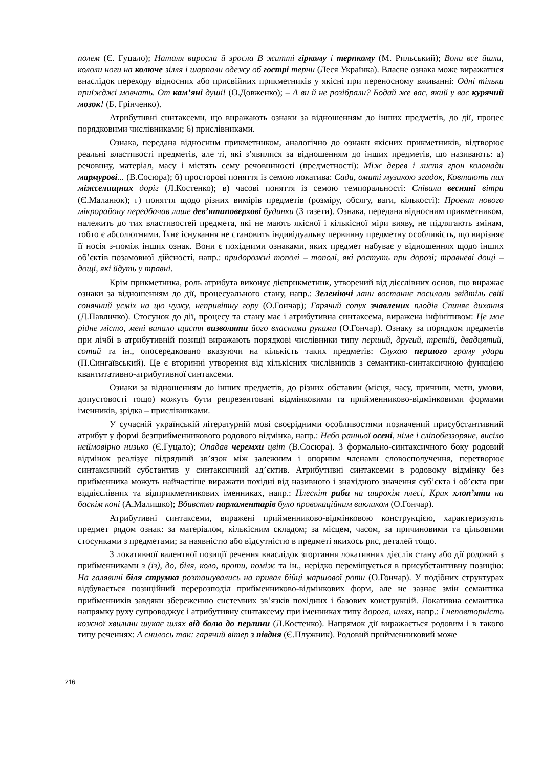полем (Є. Гуцало); Наталя виросла й зросла В житті гіркому і терпкому (М. Рильський); Вони все йшли, кололи ноги на колюче зілля і шарпали одежу об гострі терни (Леся Українка). Власне ознака може виражатися внаслідок переходу відносних або присвійних прикметників у якісні при переносному вживанні: Одні тільки приїжджі мовчать. От кам’яні душі! (О.Довженко); – А ви й не розібрали? Бодай же вас, який у вас курячий мозок! (Б. Грінченко).
Атрибутивні синтаксеми, що виражають ознаки за відношенням до інших предметів, до дії, процес порядковими числівниками; 6) прислівниками.
Ознака, передана відносним прикметником, аналогічно до ознаки якісних прикметників, відтворює реальні властивості предметів, але ті, які з’явилися за відношенням до інших предметів, що називають: а) речовину, матеріал, масу і містять сему речовинності (предметності): Між дерев і листя грон колонади мармурові... (В.Сосюра); б) просторові поняття із семою локатива: Сади, омиті музикою згадок, Ковтають пил міжселищних доріг (Л.Костенко); в) часові поняття із семою темпоральності: Співали весняні вітри (Є.Маланюк); г) поняття щодо різних вимірів предметів (розміру, обсягу, ваги, кількості): Проект нового мікрорайону передбачав лише дев’ятиповерхові будинки (З газети). Ознака, передана відносним прикметником, належить до тих властивостей предмета, які не мають якісної і кількісної міри вияву, не підлягають змінам, тобто є абсолютними. Їхнє існування не становить індивідуальну первинну предметну особливість, що вирізняє її носія з-поміж інших ознак. Вони є похідними ознаками, яких предмет набуває у відношеннях щодо інших об’єктів позамовної дійсності, напр.: придорожні тополі – тополі, які ростуть при дорозі; травневі дощі – дощі, які йдуть у травні.
Крім прикметника, роль атрибута виконує дієприкметник, утворений від дієслівних основ, що виражає ознаки за відношенням до дії, процесуального стану, напр.: Зеленіючі лани востаннє посилали звідтіль свій сонячний усміх на цю чужу, непривітну гору (О.Гончар); Гарячий сопух зчавлених плодів Спиняє дихання (Д.Павличко). Стосунок до дії, процесу та стану має і атрибутивна синтаксема, виражена інфінітивом: Це моє рідне місто, мені випало щастя визволяти його власними руками (О.Гончар). Ознаку за порядком предметів при лічбі в атрибутивній позиції виражають порядкові числівники типу перший, другий, третій, двадцятий, сотий та ін., опосередковано вказуючи на кількість таких предметів: Слухаю першого грому удари (П.Сингаївський). Це є вторинні утворення від кількісних числівників з семантико-синтаксичною функцією квантитативно-атрибутивної синтаксеми.
Ознаки за відношенням до інших предметів, до різних обставин (місця, часу, причини, мети, умови, допустовості тощо) можуть бути репрезентовані відмінковими та прийменниково-відмінковими формами іменників, зрідка – прислівниками.
У сучасній українській літературній мові своєрідними особливостями позначений присубстантивний атрибут у формі безприйменникового родового відмінка, напр.: Небо ранньої осені, німе і сліпобеззоряне, висіло неймовірно низько (Є.Гуцало); Опадав черемхи цвіт (В.Сосюра). З формально-синтаксичного боку родовий відмінок реалізує підрядний зв’язок між залежним і опорним членами словосполучення, перетворює синтаксичний субстантив у синтаксичний ад’єктив. Атрибутивні синтаксеми в родовому відмінку без прийменника можуть найчастіше виражати похідні від називного і знахідного значення суб’єкта і об’єкта при віддієслівних та відприкметникових іменниках, напр.: Плескіт риби на широкім плесі, Крик хлоп’яти на баскім коні (А.Малишко); Вбивство парламентарів було провокаційним викликом (О.Гончар).
Атрибутивні синтаксеми, виражені прийменниково-відмінковою конструкцією, характеризують предмет рядом ознак: за матеріалом, кількісним складом; за місцем, часом, за причиновими та цільовими стосунками з предметами; за наявністю або відсутністю в предметі якихось рис, деталей тощо.
З локативної валентної позиції речення внаслідок згортання локативних дієслів стану або дії родовий з прийменниками з (із), до, біля, коло, проти, поміж та ін., нерідко переміщується в присубстантивну позицію: На галявині біля струмка розташувались на привал бійці маршової роти (О.Гончар). У подібних структурах відбувається позиційний перерозподіл прийменниково-відмінкових форм, але не зазнає змін семантика прийменників завдяки збереженню системних зв’язків похідних і базових конструкцій. Локативна семантика напрямку руху супроводжує і атрибутивну синтаксему при іменниках типу дорога, шлях, напр.: І неповторність кожної хвилини шукає шлях від болю до перлини (Л.Костенко). Напрямок дії виражається родовим і в такого типу реченнях: А снилось так: гарячий вітер з півдня (Є.Плужник). Родовий прийменниковий може
216